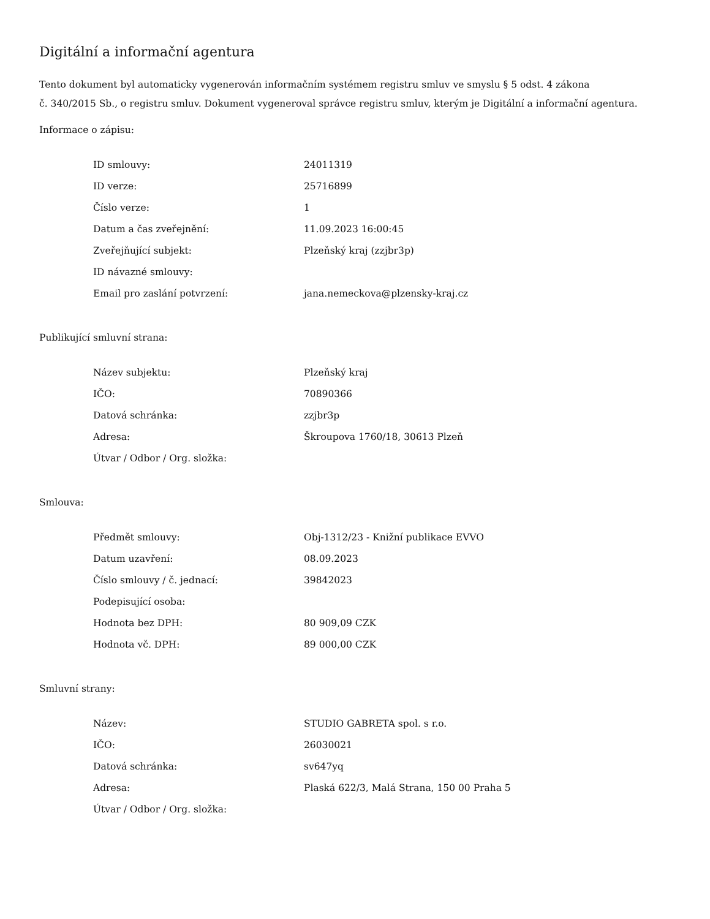Digitální a informační agentura
Tento dokument byl automaticky vygenerován informačním systémem registru smluv ve smyslu § 5 odst. 4 zákona
č. 340/2015 Sb., o registru smluv. Dokument vygeneroval správce registru smluv, kterým je Digitální a informační agentura.
Informace o zápisu:
| ID smlouvy: | 24011319 |
| ID verze: | 25716899 |
| Číslo verze: | 1 |
| Datum a čas zveřejnění: | 11.09.2023 16:00:45 |
| Zveřejňující subjekt: | Plzeňský kraj (zzjbr3p) |
| ID návazné smlouvy: | |
| Email pro zaslání potvrzení: | jana.nemeckova@plzensky-kraj.cz |
Publikující smluvní strana:
| Název subjektu: | Plzeňský kraj |
| IČO: | 70890366 |
| Datová schránka: | zzjbr3p |
| Adresa: | Škroupova 1760/18, 30613 Plzeň |
| Útvar / Odbor / Org. složka: | |
Smlouva:
| Předmět smlouvy: | Obj-1312/23 - Knižní publikace EVVO |
| Datum uzavření: | 08.09.2023 |
| Číslo smlouvy / č. jednací: | 39842023 |
| Podepisující osoba: | |
| Hodnota bez DPH: | 80 909,09 CZK |
| Hodnota vč. DPH: | 89 000,00 CZK |
Smluvní strany:
| Název: | STUDIO GABRETA spol. s r.o. |
| IČO: | 26030021 |
| Datová schránka: | sv647yq |
| Adresa: | Plaská 622/3, Malá Strana, 150 00 Praha 5 |
| Útvar / Odbor / Org. složka: | |